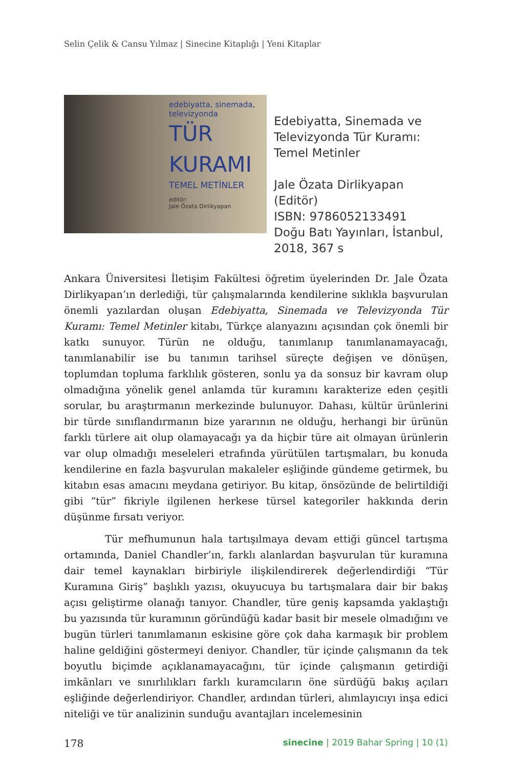Selin Çelik & Cansu Yılmaz | Sinecine Kitaplığı | Yeni Kitaplar
edebiyatta, sinemada,
televizyonda
TÜR
KURAMI
TEMEL METİNLER
editör:
Jale Özata Dirlikyapan
Edebiyatta, Sinemada ve Televizyonda Tür Kuramı: Temel Metinler
Jale Özata Dirlikyapan (Editör)
ISBN: 9786052133491
Doğu Batı Yayınları, İstanbul, 2018, 367 s
Ankara Üniversitesi İletişim Fakültesi öğretim üyelerinden Dr. Jale Özata Dirlikyapan’ın derlediği, tür çalışmalarında kendilerine sıklıkla başvurulan önemli yazılardan oluşan Edebiyatta, Sinemada ve Televizyonda Tür Kuramı: Temel Metinler kitabı, Türkçe alanyazını açısından çok önemli bir katkı sunuyor. Türün ne olduğu, tanımlanıp tanımlanamayacağı, tanımlanabilir ise bu tanımın tarihsel süreçte değişen ve dönüşen, toplumdan topluma farklılık gösteren, sonlu ya da sonsuz bir kavram olup olmadığına yönelik genel anlamda tür kuramını karakterize eden çeşitli sorular, bu araştırmanın merkezinde bulunuyor. Dahası, kültür ürünlerini bir türde sınıflandırmanın bize yararının ne olduğu, herhangi bir ürünün farklı türlere ait olup olamayacağı ya da hiçbir türe ait olmayan ürünlerin var olup olmadığı meseleleri etrafında yürütülen tartışmaları, bu konuda kendilerine en fazla başvurulan makaleler eşliğinde gündeme getirmek, bu kitabın esas amacını meydana getiriyor. Bu kitap, önsözünde de belirtildiği gibi “tür” fikriyle ilgilenen herkese türsel kategoriler hakkında derin düşünme fırsatı veriyor.
Tür mefhumunun hala tartışılmaya devam ettiği güncel tartışma ortamında, Daniel Chandler’ın, farklı alanlardan başvurulan tür kuramına dair temel kaynakları birbiriyle ilişkilendirerek değerlendirdiği “Tür Kuramına Giriş” başlıklı yazısı, okuyucuya bu tartışmalara dair bir bakış açısı geliştirme olanağı tanıyor. Chandler, türe geniş kapsamda yaklaştığı bu yazısında tür kuramının göründüğü kadar basit bir mesele olmadığını ve bugün türleri tanımlamanın eskisine göre çok daha karmaşık bir problem haline geldiğini göstermeyi deniyor. Chandler, tür içinde çalışmanın da tek boyutlu biçimde açıklanamayacağını, tür içinde çalışmanın getirdiği imkânları ve sınırlılıkları farklı kuramcıların öne sürdüğü bakış açıları eşliğinde değerlendiriyor. Chandler, ardından türleri, alımlayıcıyı inşa edici niteliği ve tür analizinin sunduğu avantajları incelemesinin
178 sinecine | 2019 Bahar Spring | 10 (1)